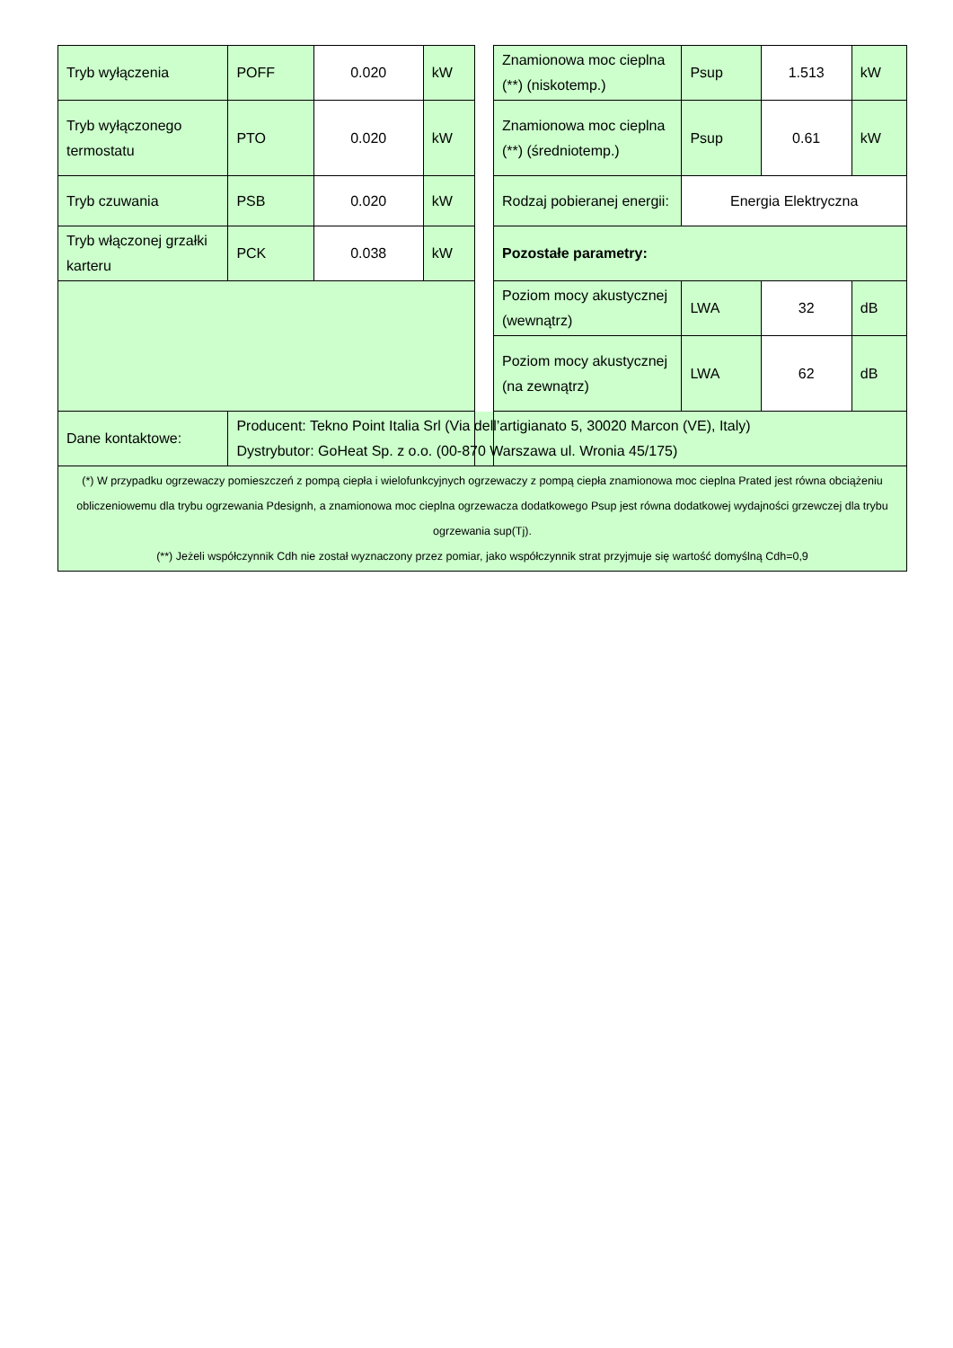| Tryb wyłączenia | POFF | 0.020 | kW | | Znamionowa moc cieplna (**) (niskotemp.) | Psup | 1.513 | kW |
| Tryb wyłączonego termostatu | PTO | 0.020 | kW | | Znamionowa moc cieplna (**) (średniotemp.) | Psup | 0.61 | kW |
| Tryb czuwania | PSB | 0.020 | kW | | Rodzaj pobieranej energii: | Energia Elektryczna | | |
| Tryb włączonej grzałki karteru | PCK | 0.038 | kW | | Pozostałe parametry: | | | |
| | | | | | Poziom mocy akustycznej (wewnątrz) | LWA | 32 | dB |
| | | | | | Poziom mocy akustycznej (na zewnątrz) | LWA | 62 | dB |
| Dane kontaktowe: | Producent: Tekno Point Italia Srl (Via dell’artigianato 5, 30020 Marcon (VE), Italy) Dystrybutor: GoHeat Sp. z o.o. (00-870 Warszawa ul. Wronia 45/175) | | | | | | | |
| (*) W przypadku ogrzewaczy pomieszczeń z pompą ciepła i wielofunkcyjnych ogrzewaczy z pompą ciepła znamionowa moc cieplna Prated jest równa obciążeniu obliczeniowemu dla trybu ogrzewania Pdesignh, a znamionowa moc cieplna ogrzewacza dodatkowego Psup jest równa dodatkowej wydajności grzewczej dla trybu ogrzewania sup(Tj). (**) Jeżeli współczynnik Cdh nie został wyznaczony przez pomiar, jako współczynnik strat przyjmuje się wartość domyślną Cdh=0,9 | | | | | | | | |